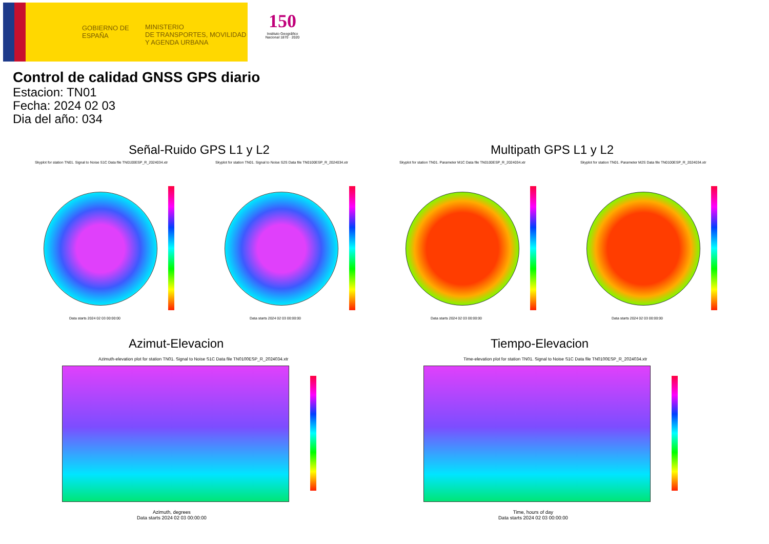GOBIERNO DE ESPAÑA
MINISTERIO
DE TRANSPORTES, MOVILIDAD
Y AGENDA URBANA
150
Instituto Geográfico Nacional 1870 · 2020
Control de calidad GNSS GPS diario
Estacion: TN01
Fecha: 2024 02 03
Dia del año: 034
Señal-Ruido GPS L1 y L2 Multipath GPS L1 y L2
Skyplot for station TN01. Signal to Noise S1C Data file TN0100ESP_R_2024034.xtr
Skyplot for station TN01. Signal to Noise S2S Data file TN0100ESP_R_2024034.xtr
Skyplot for station TN01. Parameter M1C Data file TN0100ESP_R_2024034.xtr
Skyplot for station TN01. Parameter M2S Data file TN0100ESP_R_2024034.xtr
Data starts 2024 02 03 00:00:00
Data starts 2024 02 03 00:00:00
Data starts 2024 02 03 00:00:00
Data starts 2024 02 03 00:00:00
Azimut-Elevacion Tiempo-Elevacion
Azimuth-elevation plot for station TN01. Signal to Noise S1C Data file TN0100ESP_R_2024034.xtr
Time-elevation plot for station TN01. Signal to Noise S1C Data file TN0100ESP_R_2024034.xtr
Azimuth, degrees
Data starts 2024 02 03 00:00:00
Time, hours of day
Data starts 2024 02 03 00:00:00